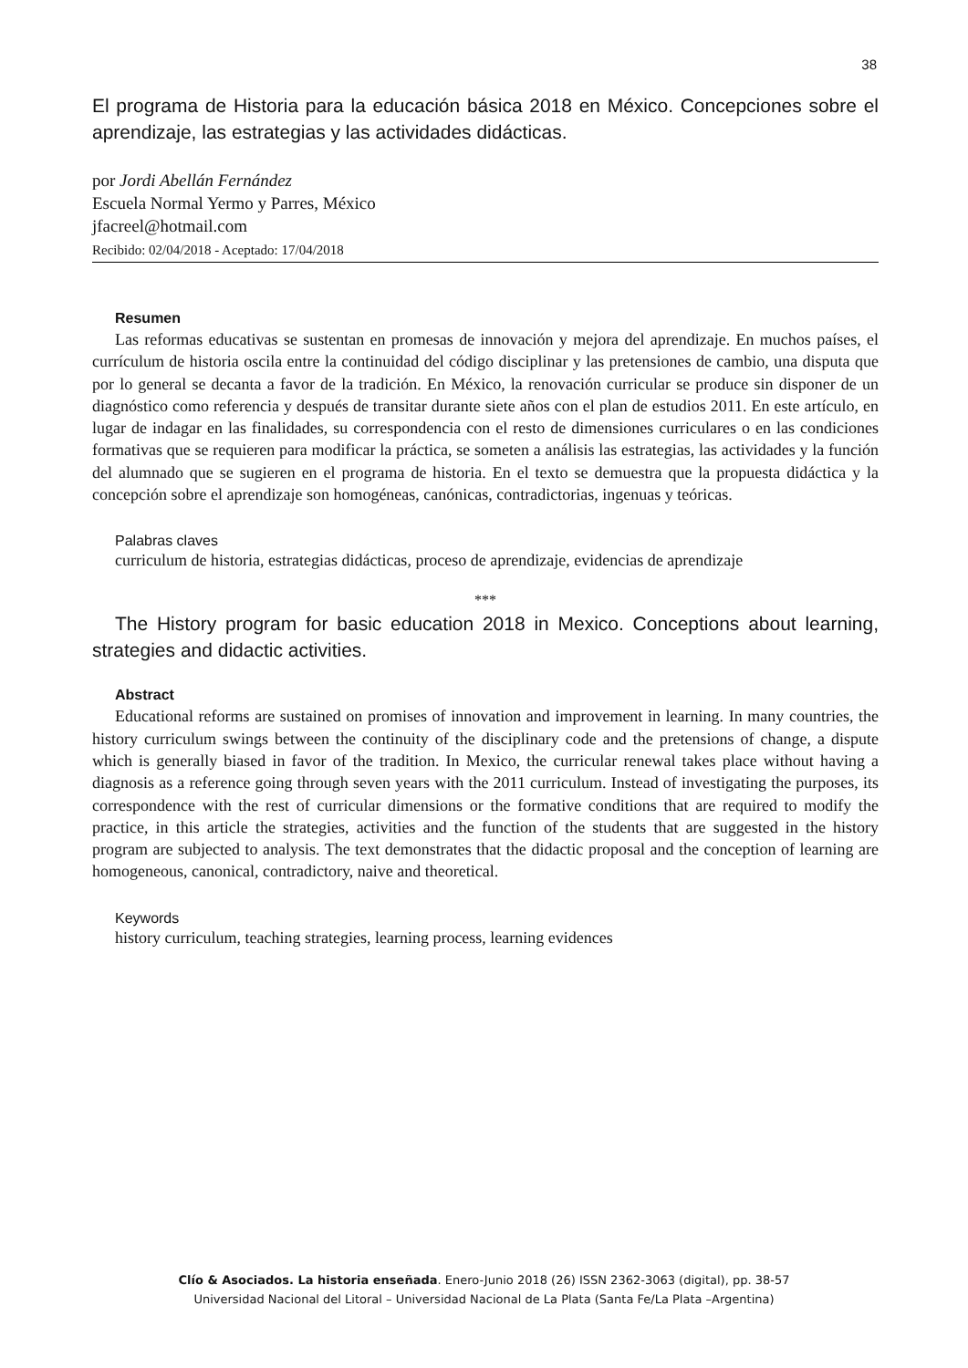38
El programa de Historia para la educación básica 2018 en México. Concepciones sobre el aprendizaje, las estrategias y las actividades didácticas.
por Jordi Abellán Fernández
Escuela Normal Yermo y Parres, México
jfacreel@hotmail.com
Recibido: 02/04/2018 - Aceptado: 17/04/2018
Resumen
Las reformas educativas se sustentan en promesas de innovación y mejora del aprendizaje. En muchos países, el currículum de historia oscila entre la continuidad del código disciplinar y las pretensiones de cambio, una disputa que por lo general se decanta a favor de la tradición. En México, la renovación curricular se produce sin disponer de un diagnóstico como referencia y después de transitar durante siete años con el plan de estudios 2011. En este artículo, en lugar de indagar en las finalidades, su correspondencia con el resto de dimensiones curriculares o en las condiciones formativas que se requieren para modificar la práctica, se someten a análisis las estrategias, las actividades y la función del alumnado que se sugieren en el programa de historia. En el texto se demuestra que la propuesta didáctica y la concepción sobre el aprendizaje son homogéneas, canónicas, contradictorias, ingenuas y teóricas.
Palabras claves
curriculum de historia, estrategias didácticas, proceso de aprendizaje, evidencias de aprendizaje
***
The History program for basic education 2018 in Mexico. Conceptions about learning, strategies and didactic activities.
Abstract
Educational reforms are sustained on promises of innovation and improvement in learning. In many countries, the history curriculum swings between the continuity of the disciplinary code and the pretensions of change, a dispute which is generally biased in favor of the tradition. In Mexico, the curricular renewal takes place without having a diagnosis as a reference going through seven years with the 2011 curriculum. Instead of investigating the purposes, its correspondence with the rest of curricular dimensions or the formative conditions that are required to modify the practice, in this article the strategies, activities and the function of the students that are suggested in the history program are subjected to analysis. The text demonstrates that the didactic proposal and the conception of learning are homogeneous, canonical, contradictory, naive and theoretical.
Keywords
history curriculum, teaching strategies, learning process, learning evidences
Clío & Asociados. La historia enseñada. Enero-Junio 2018 (26) ISSN 2362-3063 (digital), pp. 38-57
Universidad Nacional del Litoral – Universidad Nacional de La Plata (Santa Fe/La Plata –Argentina)